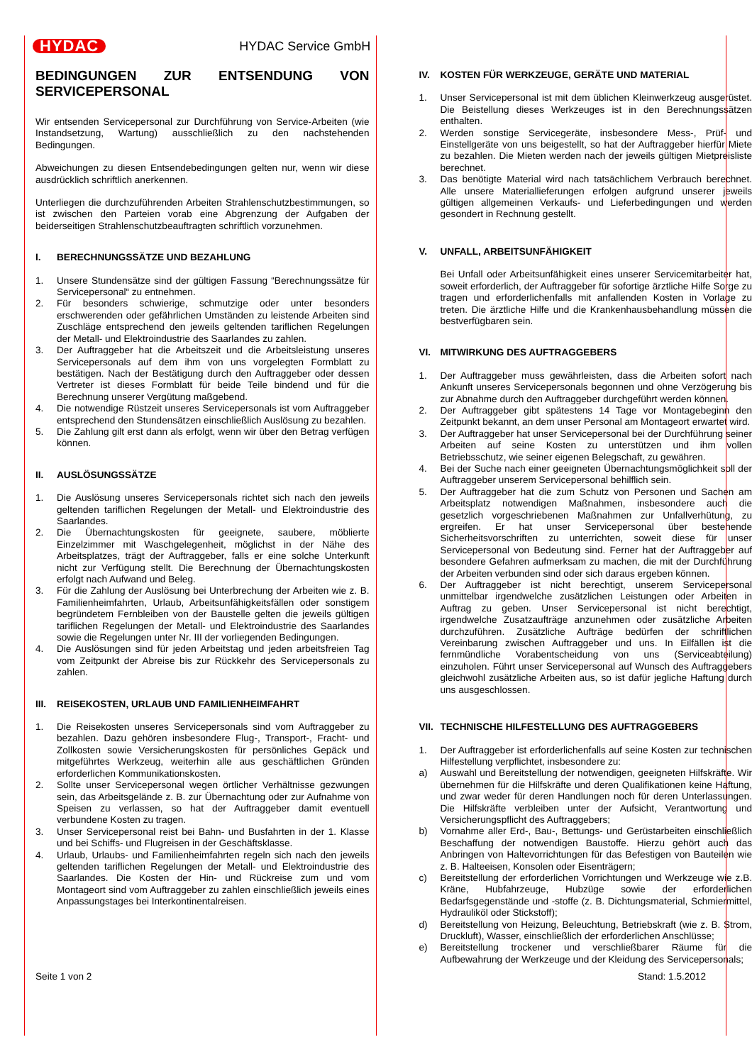HYDAC HYDAC Service GmbH
BEDINGUNGEN ZUR ENTSENDUNG VON SERVICEPERSONAL
Wir entsenden Servicepersonal zur Durchführung von Service-Arbeiten (wie Instandsetzung, Wartung) ausschließlich zu den nachstehenden Bedingungen.
Abweichungen zu diesen Entsendebedingungen gelten nur, wenn wir diese ausdrücklich schriftlich anerkennen.
Unterliegen die durchzuführenden Arbeiten Strahlenschutzbestimmungen, so ist zwischen den Parteien vorab eine Abgrenzung der Aufgaben der beiderseitigen Strahlenschutzbeauftragten schriftlich vorzunehmen.
I. BERECHNUNGSSÄTZE UND BEZAHLUNG
1. Unsere Stundensätze sind der gültigen Fassung “Berechnungssätze für Servicepersonal“ zu entnehmen.
2. Für besonders schwierige, schmutzige oder unter besonders erschwerenden oder gefährlichen Umständen zu leistende Arbeiten sind Zuschläge entsprechend den jeweils geltenden tariflichen Regelungen der Metall- und Elektroindustrie des Saarlandes zu zahlen.
3. Der Auftraggeber hat die Arbeitszeit und die Arbeitsleistung unseres Servicepersonals auf dem ihm von uns vorgelegten Formblatt zu bestätigen. Nach der Bestätigung durch den Auftraggeber oder dessen Vertreter ist dieses Formblatt für beide Teile bindend und für die Berechnung unserer Vergütung maßgebend.
4. Die notwendige Rüstzeit unseres Servicepersonals ist vom Auftraggeber entsprechend den Stundensätzen einschließlich Auslösung zu bezahlen.
5. Die Zahlung gilt erst dann als erfolgt, wenn wir über den Betrag verfügen können.
II. AUSLÖSUNGSSÄTZE
1. Die Auslösung unseres Servicepersonals richtet sich nach den jeweils geltenden tariflichen Regelungen der Metall- und Elektroindustrie des Saarlandes.
2. Die Übernachtungskosten für geeignete, saubere, möblierte Einzelzimmer mit Waschgelegenheit, möglichst in der Nähe des Arbeitsplatzes, trägt der Auftraggeber, falls er eine solche Unterkunft nicht zur Verfügung stellt. Die Berechnung der Übernachtungskosten erfolgt nach Aufwand und Beleg.
3. Für die Zahlung der Auslösung bei Unterbrechung der Arbeiten wie z. B. Familienheimfahrten, Urlaub, Arbeitsunfähigkeitsfällen oder sonstigem begründetem Fernbleiben von der Baustelle gelten die jeweils gültigen tariflichen Regelungen der Metall- und Elektroindustrie des Saarlandes sowie die Regelungen unter Nr. III der vorliegenden Bedingungen.
4. Die Auslösungen sind für jeden Arbeitstag und jeden arbeitsfreien Tag vom Zeitpunkt der Abreise bis zur Rückkehr des Servicepersonals zu zahlen.
III. REISEKOSTEN, URLAUB UND FAMILIENHEIMFAHRT
1. Die Reisekosten unseres Servicepersonals sind vom Auftraggeber zu bezahlen. Dazu gehören insbesondere Flug-, Transport-, Fracht- und Zollkosten sowie Versicherungskosten für persönliches Gepäck und mitgeführtes Werkzeug, weiterhin alle aus geschäftlichen Gründen erforderlichen Kommunikationskosten.
2. Sollte unser Servicepersonal wegen örtlicher Verhältnisse gezwungen sein, das Arbeitsgelände z. B. zur Übernachtung oder zur Aufnahme von Speisen zu verlassen, so hat der Auftraggeber damit eventuell verbundene Kosten zu tragen.
3. Unser Servicepersonal reist bei Bahn- und Busfahrten in der 1. Klasse und bei Schiffs- und Flugreisen in der Geschäftsklasse.
4. Urlaub, Urlaubs- und Familienheimfahrten regeln sich nach den jeweils geltenden tariflichen Regelungen der Metall- und Elektroindustrie des Saarlandes. Die Kosten der Hin- und Rückreise zum und vom Montageort sind vom Auftraggeber zu zahlen einschließlich jeweils eines Anpassungstages bei Interkontinentalreisen.
IV. KOSTEN FÜR WERKZEUGE, GERÄTE UND MATERIAL
1. Unser Servicepersonal ist mit dem üblichen Kleinwerkzeug ausgerüstet. Die Beistellung dieses Werkzeuges ist in den Berechnungssätzen enthalten.
2. Werden sonstige Servicegeräte, insbesondere Mess-, Prüf- und Einstellgeräte von uns beigestellt, so hat der Auftraggeber hierfür Miete zu bezahlen. Die Mieten werden nach der jeweils gültigen Mietpreisliste berechnet.
3. Das benötigte Material wird nach tatsächlichem Verbrauch berechnet. Alle unsere Materiallieferungen erfolgen aufgrund unserer jeweils gültigen allgemeinen Verkaufs- und Lieferbedingungen und werden gesondert in Rechnung gestellt.
V. UNFALL, ARBEITSUNFÄHIGKEIT
Bei Unfall oder Arbeitsunfähigkeit eines unserer Servicemitarbeiter hat, soweit erforderlich, der Auftraggeber für sofortige ärztliche Hilfe Sorge zu tragen und erforderlichenfalls mit anfallenden Kosten in Vorlage zu treten. Die ärztliche Hilfe und die Krankenhausbehandlung müssen die bestverfügbaren sein.
VI. MITWIRKUNG DES AUFTRAGGEBERS
1. Der Auftraggeber muss gewährleisten, dass die Arbeiten sofort nach Ankunft unseres Servicepersonals begonnen und ohne Verzögerung bis zur Abnahme durch den Auftraggeber durchgeführt werden können.
2. Der Auftraggeber gibt spätestens 14 Tage vor Montagebeginn den Zeitpunkt bekannt, an dem unser Personal am Montageort erwartet wird.
3. Der Auftraggeber hat unser Servicepersonal bei der Durchführung seiner Arbeiten auf seine Kosten zu unterstützen und ihm vollen Betriebsschutz, wie seiner eigenen Belegschaft, zu gewähren.
4. Bei der Suche nach einer geeigneten Übernachtungsmöglichkeit soll der Auftraggeber unserem Servicepersonal behilflich sein.
5. Der Auftraggeber hat die zum Schutz von Personen und Sachen am Arbeitsplatz notwendigen Maßnahmen, insbesondere auch die gesetzlich vorgeschriebenen Maßnahmen zur Unfallverhütung, zu ergreifen. Er hat unser Servicepersonal über bestehende Sicherheitsvorschriften zu unterrichten, soweit diese für unser Servicepersonal von Bedeutung sind. Ferner hat der Auftraggeber auf besondere Gefahren aufmerksam zu machen, die mit der Durchführung der Arbeiten verbunden sind oder sich daraus ergeben können.
6. Der Auftraggeber ist nicht berechtigt, unserem Servicepersonal unmittelbar irgendwelche zusätzlichen Leistungen oder Arbeiten in Auftrag zu geben. Unser Servicepersonal ist nicht berechtigt, irgendwelche Zusatzaufträge anzunehmen oder zusätzliche Arbeiten durchzuführen. Zusätzliche Aufträge bedürfen der schriftlichen Vereinbarung zwischen Auftraggeber und uns. In Eilfällen ist die fernmündliche Vorabentscheidung von uns (Serviceabteilung) einzuholen. Führt unser Servicepersonal auf Wunsch des Auftraggebers gleichwohl zusätzliche Arbeiten aus, so ist dafür jegliche Haftung durch uns ausgeschlossen.
VII. TECHNISCHE HILFESTELLUNG DES AUFTRAGGEBERS
1. Der Auftraggeber ist erforderlichenfalls auf seine Kosten zur technischen Hilfestellung verpflichtet, insbesondere zu:
a) Auswahl und Bereitstellung der notwendigen, geeigneten Hilfskräfte. Wir übernehmen für die Hilfskräfte und deren Qualifikationen keine Haftung, und zwar weder für deren Handlungen noch für deren Unterlassungen. Die Hilfskräfte verbleiben unter der Aufsicht, Verantwortung und Versicherungspflicht des Auftraggebers;
b) Vornahme aller Erd-, Bau-, Bettungs- und Gerüstarbeiten einschließlich Beschaffung der notwendigen Baustoffe. Hierzu gehört auch das Anbringen von Haltevorrichtungen für das Befestigen von Bauteilen wie z. B. Halteeisen, Konsolen oder Eisenträgern;
c) Bereitstellung der erforderlichen Vorrichtungen und Werkzeuge wie z.B. Kräne, Hubfahrzeuge, Hubzüge sowie der erforderlichen Bedarfsgegenstände und -stoffe (z. B. Dichtungsmaterial, Schmiermittel, Hydrauliköl oder Stickstoff);
d) Bereitstellung von Heizung, Beleuchtung, Betriebskraft (wie z. B. Strom, Druckluft), Wasser, einschließlich der erforderlichen Anschlüsse;
e) Bereitstellung trockener und verschließbarer Räume für die Aufbewahrung der Werkzeuge und der Kleidung des Servicepersonals;
Seite 1 von 2 Stand: 1.5.2012